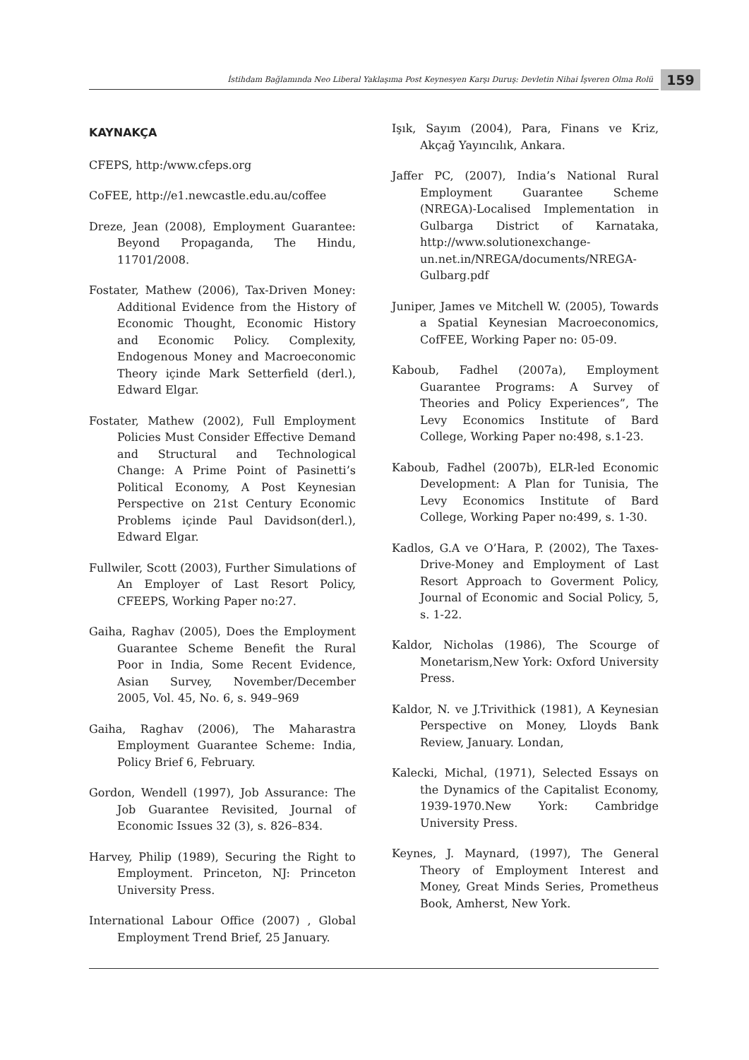İstihdam Bağlamında Neo Liberal Yaklaşıma Post Keynesyen Karşı Duruş: Devletin Nihai İşveren Olma Rolü
159
KAYNAKÇA
CFEPS, http:/www.cfeps.org
CoFEE, http://e1.newcastle.edu.au/coffee
Dreze, Jean (2008), Employment Guarantee: Beyond Propaganda, The Hindu, 11701/2008.
Fostater, Mathew (2006), Tax-Driven Money: Additional Evidence from the History of Economic Thought, Economic History and Economic Policy. Complexity, Endogenous Money and Macroeconomic Theory içinde Mark Setterfield (derl.), Edward Elgar.
Fostater, Mathew (2002), Full Employment Policies Must Consider Effective Demand and Structural and Technological Change: A Prime Point of Pasinetti’s Political Economy, A Post Keynesian Perspective on 21st Century Economic Problems içinde Paul Davidson(derl.), Edward Elgar.
Fullwiler, Scott (2003), Further Simulations of An Employer of Last Resort Policy, CFEEPS, Working Paper no:27.
Gaiha, Raghav (2005), Does the Employment Guarantee Scheme Benefit the Rural Poor in India, Some Recent Evidence, Asian Survey, November/December 2005, Vol. 45, No. 6, s. 949–969
Gaiha, Raghav (2006), The Maharastra Employment Guarantee Scheme: India, Policy Brief 6, February.
Gordon, Wendell (1997), Job Assurance: The Job Guarantee Revisited, Journal of Economic Issues 32 (3), s. 826–834.
Harvey, Philip (1989), Securing the Right to Employment. Princeton, NJ: Princeton University Press.
International Labour Office (2007) , Global Employment Trend Brief, 25 January.
Işık, Sayım (2004), Para, Finans ve Kriz, Akçağ Yayıncılık, Ankara.
Jaffer PC, (2007), India’s National Rural Employment Guarantee Scheme (NREGA)-Localised Implementation in Gulbarga District of Karnataka, http://www.solutionexchange-un.net.in/NREGA/documents/NREGA-Gulbarg.pdf
Juniper, James ve Mitchell W. (2005), Towards a Spatial Keynesian Macroeconomics, CofFEE, Working Paper no: 05-09.
Kaboub, Fadhel (2007a), Employment Guarantee Programs: A Survey of Theories and Policy Experiences”, The Levy Economics Institute of Bard College, Working Paper no:498, s.1-23.
Kaboub, Fadhel (2007b), ELR-led Economic Development: A Plan for Tunisia, The Levy Economics Institute of Bard College, Working Paper no:499, s. 1-30.
Kadlos, G.A ve O’Hara, P. (2002), The Taxes-Drive-Money and Employment of Last Resort Approach to Goverment Policy, Journal of Economic and Social Policy, 5, s. 1-22.
Kaldor, Nicholas (1986), The Scourge of Monetarism,New York: Oxford University Press.
Kaldor, N. ve J.Trivithick (1981), A Keynesian Perspective on Money, Lloyds Bank Review, January. Londan,
Kalecki, Michal, (1971), Selected Essays on the Dynamics of the Capitalist Economy, 1939-1970.New York: Cambridge University Press.
Keynes, J. Maynard, (1997), The General Theory of Employment Interest and Money, Great Minds Series, Prometheus Book, Amherst, New York.